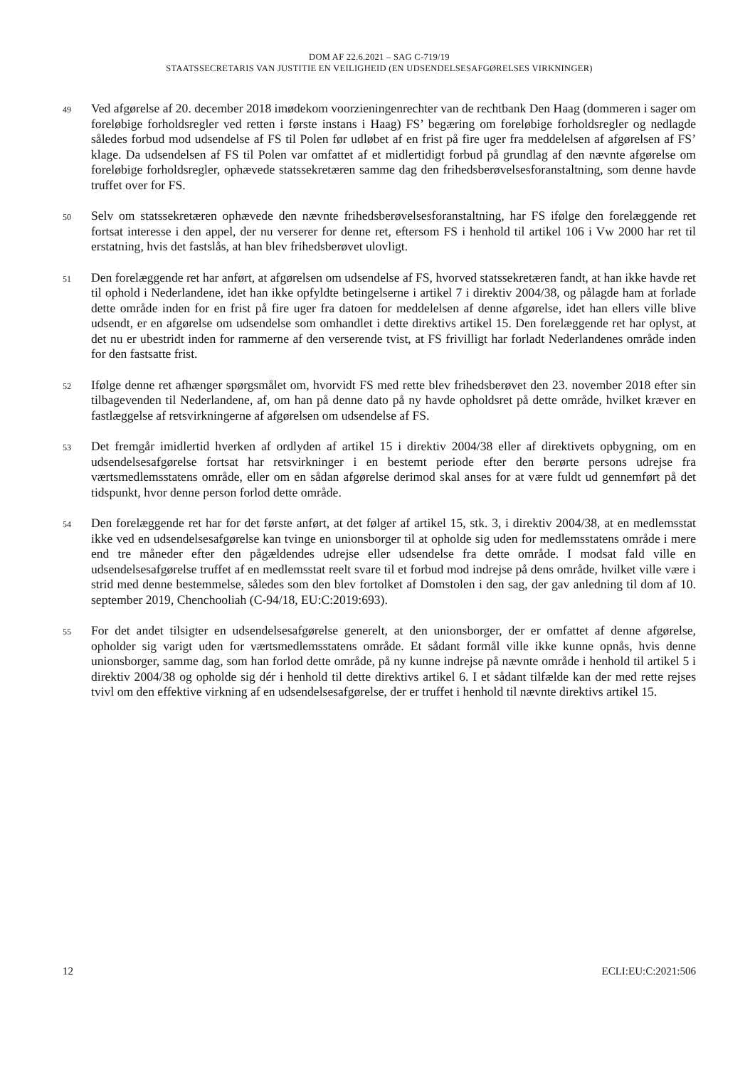DOM AF 22.6.2021 – SAG C-719/19
STAATSSECRETARIS VAN JUSTITIE EN VEILIGHEID (EN UDSENDELSESAFGØRELSES VIRKNINGER)
49
Ved afgørelse af 20. december 2018 imødekom voorzieningenrechter van de rechtbank Den Haag (dommeren i sager om foreløbige forholdsregler ved retten i første instans i Haag) FS’ begæring om foreløbige forholdsregler og nedlagde således forbud mod udsendelse af FS til Polen før udløbet af en frist på fire uger fra meddelelsen af afgørelsen af FS’ klage. Da udsendelsen af FS til Polen var omfattet af et midlertidigt forbud på grundlag af den nævnte afgørelse om foreløbige forholdsregler, ophævede statssekretæren samme dag den frihedsberøvelsesforanstaltning, som denne havde truffet over for FS.
50
Selv om statssekretæren ophævede den nævnte frihedsberøvelsesforanstaltning, har FS ifølge den forelæggende ret fortsat interesse i den appel, der nu verserer for denne ret, eftersom FS i henhold til artikel 106 i Vw 2000 har ret til erstatning, hvis det fastslås, at han blev frihedsberøvet ulovligt.
51
Den forelæggende ret har anført, at afgørelsen om udsendelse af FS, hvorved statssekretæren fandt, at han ikke havde ret til ophold i Nederlandene, idet han ikke opfyldte betingelserne i artikel 7 i direktiv 2004/38, og pålagde ham at forlade dette område inden for en frist på fire uger fra datoen for meddelelsen af denne afgørelse, idet han ellers ville blive udsendt, er en afgørelse om udsendelse som omhandlet i dette direktivs artikel 15. Den forelæggende ret har oplyst, at det nu er ubestridt inden for rammerne af den verserende tvist, at FS frivilligt har forladt Nederlandenes område inden for den fastsatte frist.
52
Ifølge denne ret afhænger spørgsmålet om, hvorvidt FS med rette blev frihedsberøvet den 23. november 2018 efter sin tilbagevenden til Nederlandene, af, om han på denne dato på ny havde opholdsret på dette område, hvilket kræver en fastlæggelse af retsvirkningerne af afgørelsen om udsendelse af FS.
53
Det fremgår imidlertid hverken af ordlyden af artikel 15 i direktiv 2004/38 eller af direktivets opbygning, om en udsendelsesafgørelse fortsat har retsvirkninger i en bestemt periode efter den berørte persons udrejse fra værtsmedlemsstatens område, eller om en sådan afgørelse derimod skal anses for at være fuldt ud gennemført på det tidspunkt, hvor denne person forlod dette område.
54
Den forelæggende ret har for det første anført, at det følger af artikel 15, stk. 3, i direktiv 2004/38, at en medlemsstat ikke ved en udsendelsesafgørelse kan tvinge en unionsborger til at opholde sig uden for medlemsstatens område i mere end tre måneder efter den pågældendes udrejse eller udsendelse fra dette område. I modsat fald ville en udsendelsesafgørelse truffet af en medlemsstat reelt svare til et forbud mod indrejse på dens område, hvilket ville være i strid med denne bestemmelse, således som den blev fortolket af Domstolen i den sag, der gav anledning til dom af 10. september 2019, Chenchooliah (C-94/18, EU:C:2019:693).
55
For det andet tilsigter en udsendelsesafgørelse generelt, at den unionsborger, der er omfattet af denne afgørelse, opholder sig varigt uden for værtsmedlemsstatens område. Et sådant formål ville ikke kunne opnås, hvis denne unionsborger, samme dag, som han forlod dette område, på ny kunne indrejse på nævnte område i henhold til artikel 5 i direktiv 2004/38 og opholde sig dér i henhold til dette direktivs artikel 6. I et sådant tilfælde kan der med rette rejses tvivl om den effektive virkning af en udsendelsesafgørelse, der er truffet i henhold til nævnte direktivs artikel 15.
12 ECLI:EU:C:2021:506